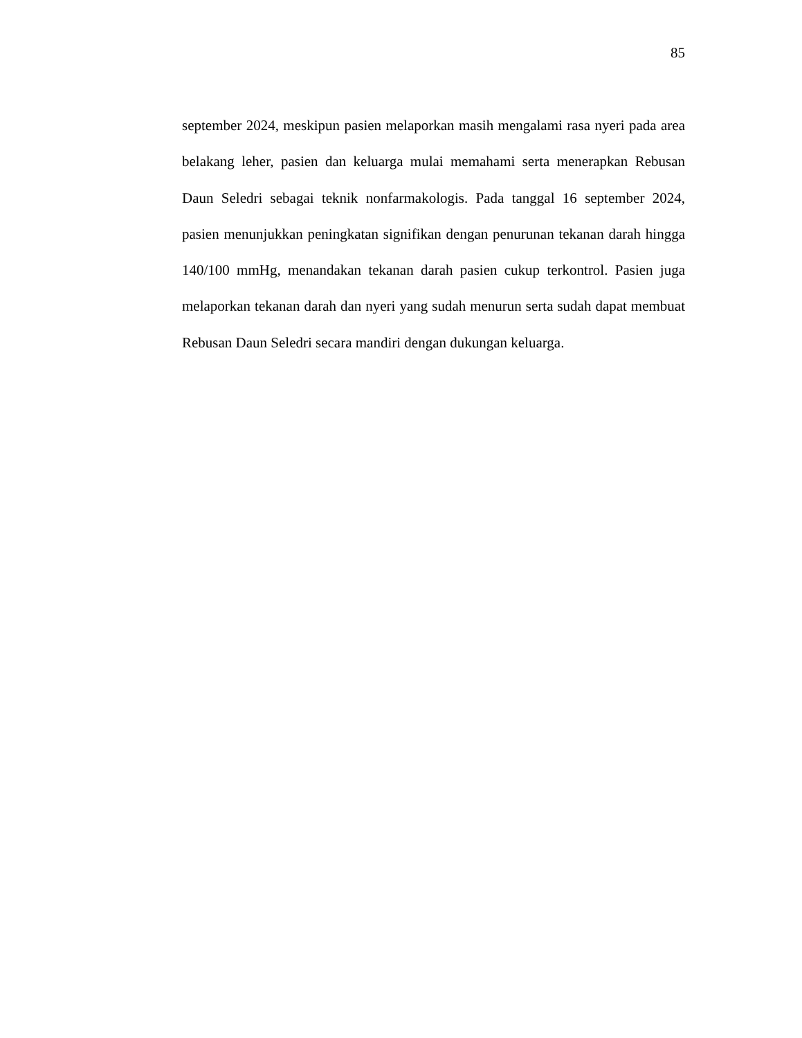85
september 2024, meskipun pasien melaporkan masih mengalami rasa nyeri pada area belakang leher, pasien dan keluarga mulai memahami serta menerapkan Rebusan Daun Seledri sebagai teknik nonfarmakologis. Pada tanggal 16 september 2024, pasien menunjukkan peningkatan signifikan dengan penurunan tekanan darah hingga 140/100 mmHg, menandakan tekanan darah pasien cukup terkontrol. Pasien juga melaporkan tekanan darah dan nyeri yang sudah menurun serta sudah dapat membuat Rebusan Daun Seledri secara mandiri dengan dukungan keluarga.